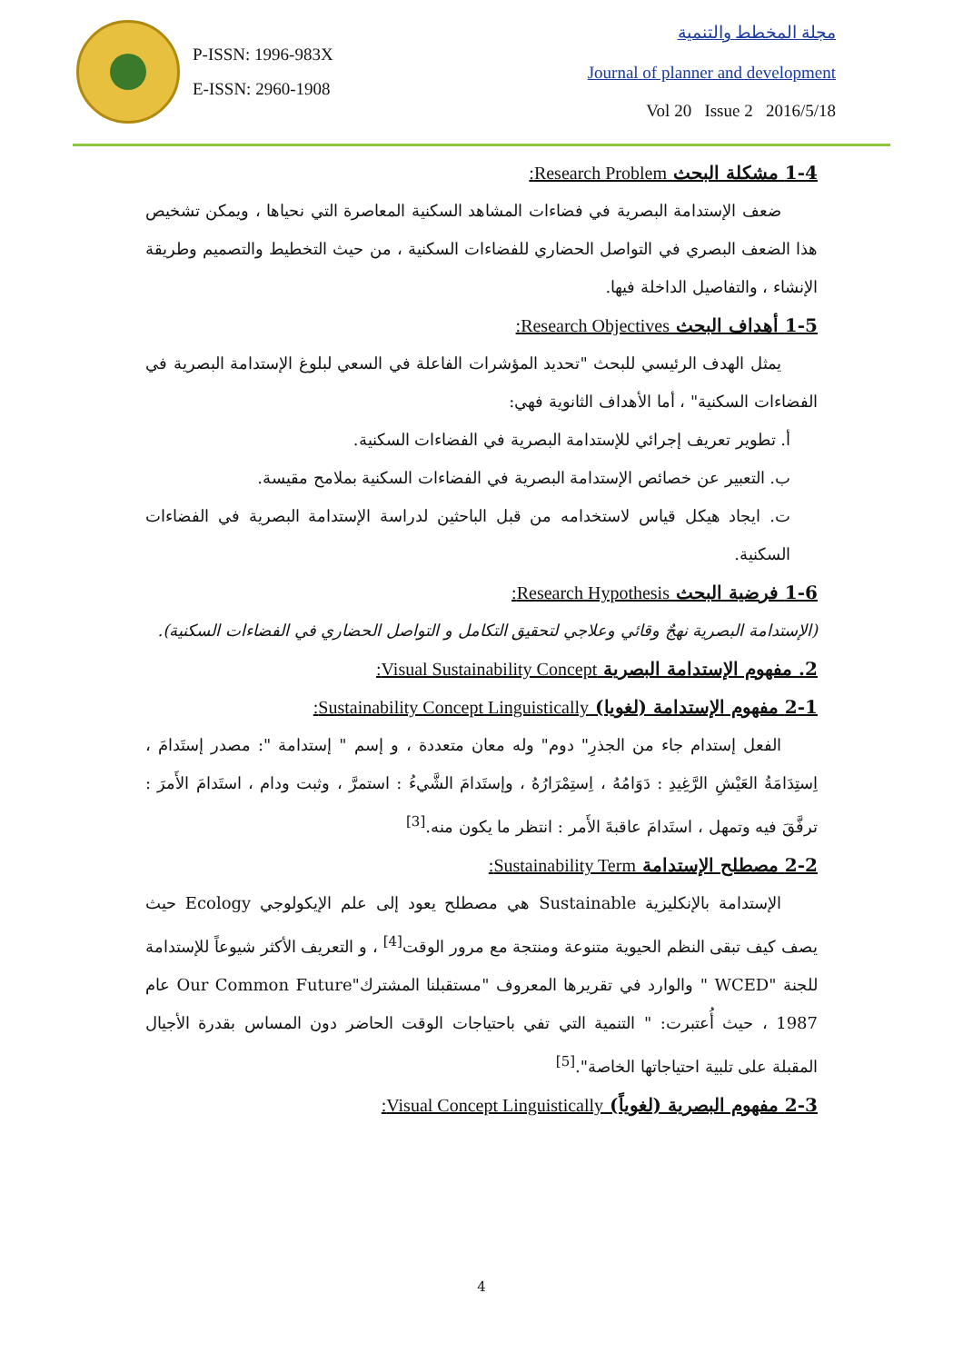P-ISSN: 1996-983X
E-ISSN: 2960-1908
مجلة المخطط والتنمية
Journal of planner and development
Vol 20 Issue 2 2016/5/18
1-4 مشكلة البحث Research Problem:
ضعف الإستدامة البصرية في فضاءات المشاهد السكنية المعاصرة التي نحياها ، ويمكن تشخيص هذا الضعف البصري في التواصل الحضاري للفضاءات السكنية ، من حيث التخطيط والتصميم وطريقة الإنشاء ، والتفاصيل الداخلة فيها.
1-5 أهداف البحث Research Objectives:
يمثل الهدف الرئيسي للبحث "تحديد المؤشرات الفاعلة في السعي لبلوغ الإستدامة البصرية في الفضاءات السكنية" ، أما الأهداف الثانوية فهي:
أ. تطوير تعريف إجرائي للإستدامة البصرية في الفضاءات السكنية.
ب. التعبير عن خصائص الإستدامة البصرية في الفضاءات السكنية بملامح مقيسة.
ت. ايجاد هيكل قياس لاستخدامه من قبل الباحثين لدراسة الإستدامة البصرية في الفضاءات السكنية.
1-6 فرضية البحث Research Hypothesis:
(الإستدامة البصرية نهجٌ وقائي وعلاجي لتحقيق التكامل و التواصل الحضاري في الفضاءات السكنية).
2. مفهوم الإستدامة البصرية Visual Sustainability Concept:
2-1 مفهوم الإستدامة (لغويا) Sustainability Concept Linguistically:
الفعل إستدام جاء من الجذرِ" دوم" وله معان متعددة ، و إسم " إستدامة ": مصدر إستَدامَ ، اِستِدَامَةُ العَيْشِ الرَّغِيدِ : دَوَامُهُ ، اِستِمْرَارُهُ ، وإستَدامَ الشَّيءُ : استمرَّ ، وثبت ودام ، استَدامَ الأَمرَ : ترفَّقَ فيه وتمهل ، استَدامَ عاقبةَ الأَمر : انتظر ما يكون منه.<sup>[3]</sup>
2-2 مصطلح الإستدامة Sustainability Term:
الإستدامة بالإنكليزية Sustainable هي مصطلح يعود إلى علم الإيكولوجي Ecology حيث يصف كيف تبقى النظم الحيوية متنوعة ومنتجة مع مرور الوقت<sup>[4]</sup> ، و التعريف الأكثر شيوعاً للإستدامة للجنة "WCED " والوارد في تقريرها المعروف "مستقبلنا المشترك"Our Common Future عام 1987 ، حيث أُعتبرت: " التنمية التي تفي باحتياجات الوقت الحاضر دون المساس بقدرة الأجيال المقبلة على تلبية احتياجاتها الخاصة".<sup>[5]</sup>
2-3 مفهوم البصرية (لغوياً) Visual Concept Linguistically:
4